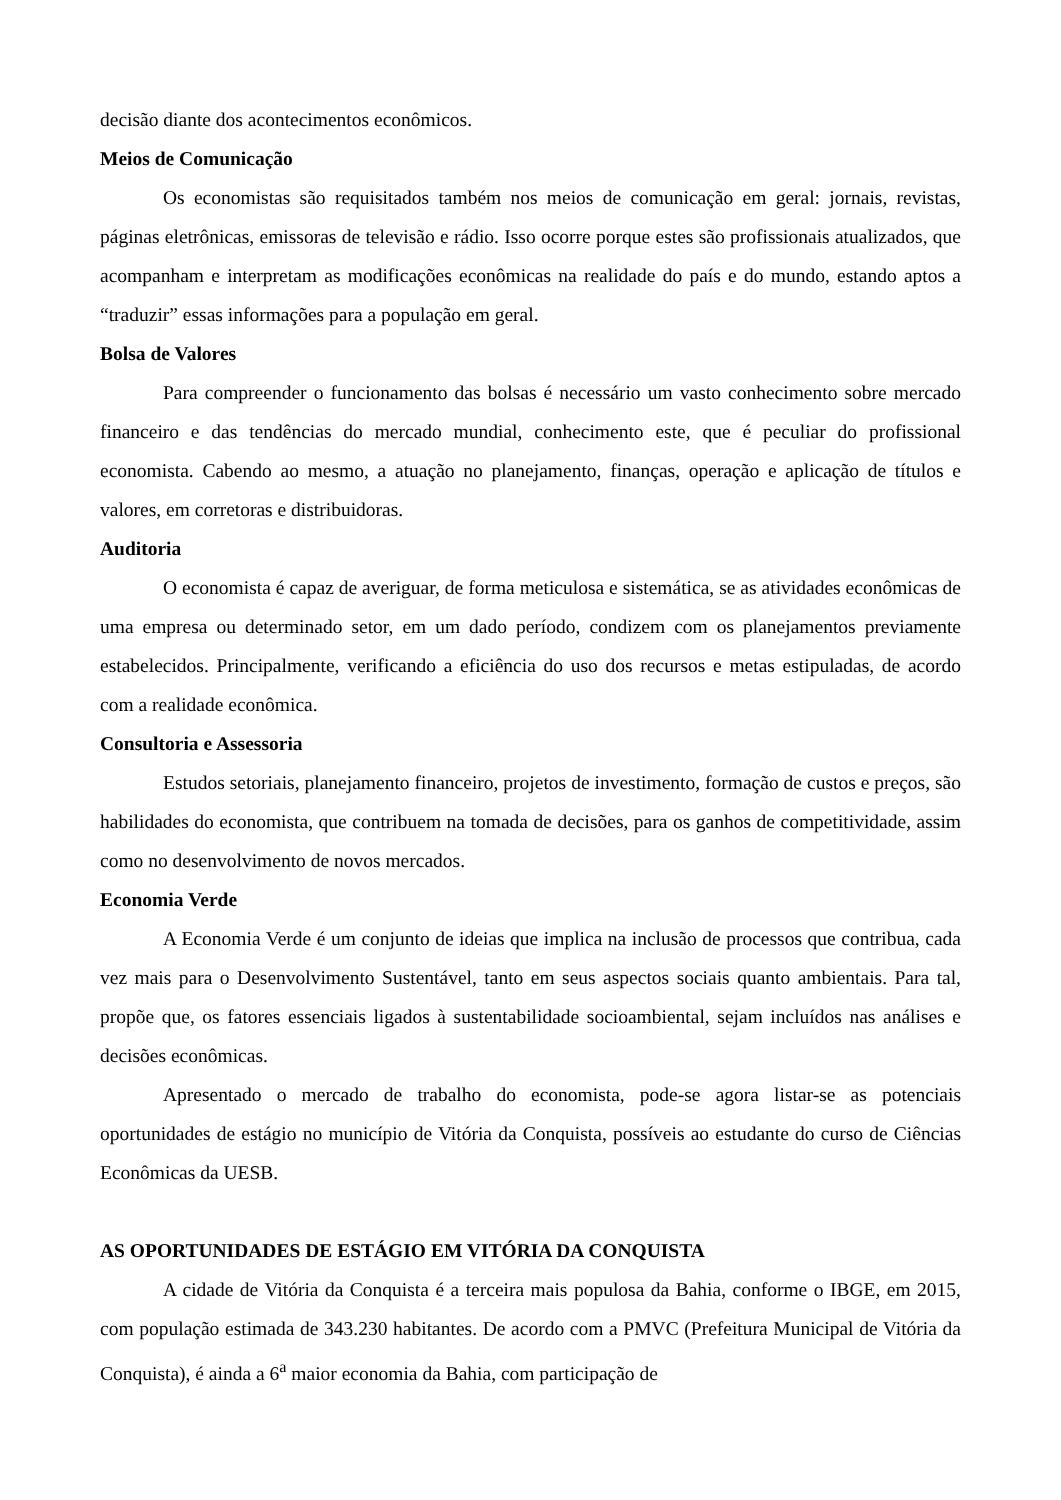decisão diante dos acontecimentos econômicos.
Meios de Comunicação
Os economistas são requisitados também nos meios de comunicação em geral: jornais, revistas, páginas eletrônicas, emissoras de televisão e rádio. Isso ocorre porque estes são profissionais atualizados, que acompanham e interpretam as modificações econômicas na realidade do país e do mundo, estando aptos a “traduzir” essas informações para a população em geral.
Bolsa de Valores
Para compreender o funcionamento das bolsas é necessário um vasto conhecimento sobre mercado financeiro e das tendências do mercado mundial, conhecimento este, que é peculiar do profissional economista. Cabendo ao mesmo, a atuação no planejamento, finanças, operação e aplicação de títulos e valores, em corretoras e distribuidoras.
Auditoria
O economista é capaz de averiguar, de forma meticulosa e sistemática, se as atividades econômicas de uma empresa ou determinado setor, em um dado período, condizem com os planejamentos previamente estabelecidos. Principalmente, verificando a eficiência do uso dos recursos e metas estipuladas, de acordo com a realidade econômica.
Consultoria e Assessoria
Estudos setoriais, planejamento financeiro, projetos de investimento, formação de custos e preços, são habilidades do economista, que contribuem na tomada de decisões, para os ganhos de competitividade, assim como no desenvolvimento de novos mercados.
Economia Verde
A Economia Verde é um conjunto de ideias que implica na inclusão de processos que contribua, cada vez mais para o Desenvolvimento Sustentável, tanto em seus aspectos sociais quanto ambientais. Para tal, propõe que, os fatores essenciais ligados à sustentabilidade socioambiental, sejam incluídos nas análises e decisões econômicas.
Apresentado o mercado de trabalho do economista, pode-se agora listar-se as potenciais oportunidades de estágio no município de Vitória da Conquista, possíveis ao estudante do curso de Ciências Econômicas da UESB.
AS OPORTUNIDADES DE ESTÁGIO EM VITÓRIA DA CONQUISTA
A cidade de Vitória da Conquista é a terceira mais populosa da Bahia, conforme o IBGE, em 2015, com população estimada de 343.230 habitantes. De acordo com a PMVC (Prefeitura Municipal de Vitória da Conquista), é ainda a 6<sup>a</sup> maior economia da Bahia, com participação de